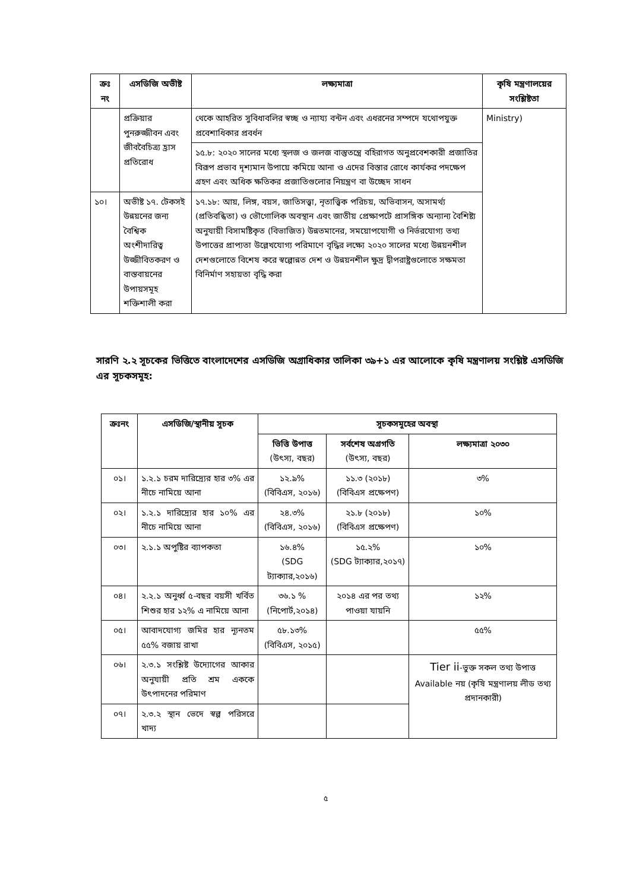| ক্রঃ নং | এসডিজি অভীষ্ট | লক্ষ্যমাত্রা | কৃষি মন্ত্রণালয়ের সংশ্লিষ্টতা |
| --- | --- | --- | --- |
| | প্রক্রিয়ার পুনরুজ্জীবন এবং জীববৈচিত্র্য হ্রাস প্রতিরোধ | থেকে আহরিত সুবিধাবলির স্বচ্ছ ও ন্যায্য বন্টন এবং এধরনের সম্পদে যথোপযুক্ত প্রবেশাধিকার প্রবর্ধন | Ministry) |
| | | ১৫.৮: ২০২০ সালের মধ্যে স্থলজ ও জলজ বাস্তুতন্ত্রে বহিরাগত অনুপ্রবেশকারী প্রজাতির বিরূপ প্রভাব দৃশ্যমান উপায়ে কমিয়ে আনা ও এদের বিস্তার রোধে কার্যকর পদক্ষেপ গ্রহণ এবং অধিক ক্ষতিকর প্রজাতিগুলোর নিয়ন্ত্রণ বা উচ্ছেদ সাধন | |
| ১০। | অভীষ্ট ১৭. টেকসই উন্নয়নের জন্য বৈশ্বিক অংশীদারিত্ব উজ্জীবিতকরণ ও বাস্তবায়নের উপায়সমূহ শক্তিশালী করা | ১৭.১৮: আয়, লিঙ্গ, বয়স, জাতিসত্ত্বা, নৃতাত্ত্বিক পরিচয়, অভিবাসন, অসামর্থ্য (প্রতিবন্ধিতা) ও ভৌগোলিক অবস্থান এবং জাতীয় প্রেক্ষাপটে প্রাসঙ্গিক অন্যান্য বৈশিষ্ট্য অনুযায়ী বিসামষ্টিকৃত (বিভাজিত) উন্নতমানের, সময়োপযোগী ও নির্ভরযোগ্য তথ্য উপাত্তের প্রাপ্যতা উল্লেখযোগ্য পরিমাণে বৃদ্ধির লক্ষ্যে ২০২০ সালের মধ্যে উন্নয়নশীল দেশগুলোতে বিশেষ করে স্বল্পোন্নত দেশ ও উন্নয়নশীল ক্ষুদ্র দ্বীপরাষ্ট্রগুলোতে সক্ষমতা বিনির্মাণ সহায়তা বৃদ্ধি করা | |
সারণি ২.২ সূচকের ভিত্তিতে বাংলাদেশের এসডিজি অগ্রাধিকার তালিকা ৩৯+১ এর আলোকে কৃষি মন্ত্রণালয় সংশ্লিষ্ট এসডিজি এর সূচকসমূহ:
| ক্রঃনং | এসডিজি/স্থানীয় সূচক | সূচকসমূহের অবস্থা | | |
| --- | --- | --- | --- | --- |
| | | ভিত্তি উপাত্ত (উৎস্য, বছর) | সর্বশেষ অগ্রগতি (উৎস্য, বছর) | লক্ষ্যমাত্রা ২০৩০ |
| ০১। | ১.২.১ চরম দারিদ্র্যের হার ৩% এর নীচে নামিয়ে আনা | ১২.৯% (বিবিএস, ২০১৬) | ১১.৩ (২০১৮) (বিবিএস প্রক্ষেপণ) | ৩% |
| ০২। | ১.২.১ দারিদ্র্যের হার ১০% এর নীচে নামিয়ে আনা | ২৪.৩% (বিবিএস, ২০১৬) | ২১.৮ (২০১৮) (বিবিএস প্রক্ষেপণ) | ১০% |
| ০৩। | ২.১.১ অপুষ্টির ব্যাপকতা | ১৬.৪% (SDG ট্যাক্যার,২০১৬) | ১৫.২% (SDG ট্যাক্যার,২০১৭) | ১০% |
| ০৪। | ২.২.১ অনুর্ধ্ব ৫-বছর বয়সী খর্বিত শিশুর হার ১২% এ নামিয়ে আনা | ৩৬.১ % (নিপোর্ট,২০১৪) | ২০১৪ এর পর তথ্য পাওয়া যায়নি | ১২% |
| ০৫। | আবাদযোগ্য জমির হার ন্যূনতম ৫৫% বজায় রাখা | ৫৮.১৩% (বিবিএস, ২০১৫) | | ৫৫% |
| ০৬। | ২.৩.১ সংশ্লিষ্ট উদ্যোগের আকার অনুযায়ী প্রতি শ্রম এককে উৎপাদনের পরিমাণ | | | Tier ii -ভুক্ত সকল তথ্য উপাত্ত Available নয় (কৃষি মন্ত্রণালয় লীড তথ্য প্রদানকারী) |
| ০৭। | ২.৩.২ স্থান ভেদে স্বল্প পরিসরে খাদ্য | | | |
৫